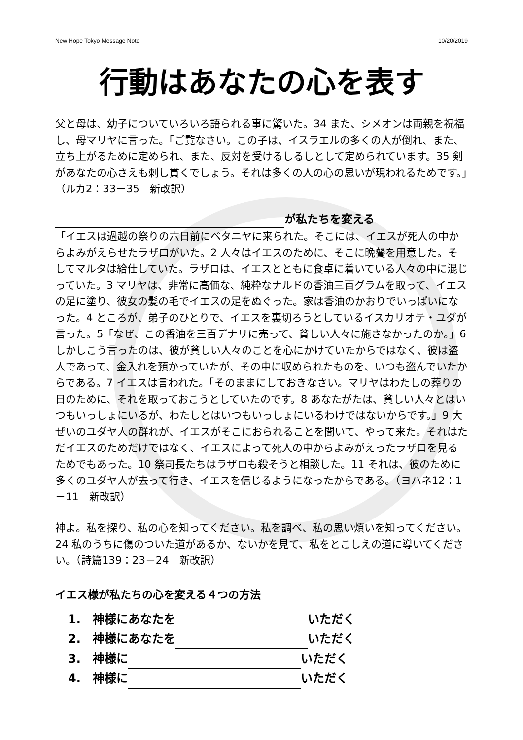New Hope Tokyo Message Note 10/20/2019
行動はあなたの心を表す
父と母は、幼子についていろいろ語られる事に驚いた。34 また、シメオンは両親を祝福し、母マリヤに言った。「ご覧なさい。この子は、イスラエルの多くの人が倒れ、また、立ち上がるために定められ、また、反対を受けるしるしとして定められています。35 剣があなたの心さえも刺し貫くでしょう。それは多くの人の心の思いが現われるためです。」（ルカ2：33－35　新改訳）
が私たちを変える
「イエスは過越の祭りの六日前にベタニヤに来られた。そこには、イエスが死人の中からよみがえらせたラザロがいた。2 人々はイエスのために、そこに晩餐を用意した。そしてマルタは給仕していた。ラザロは、イエスとともに食卓に着いている人々の中に混じっていた。3 マリヤは、非常に高価な、純粋なナルドの香油三百グラムを取って、イエスの足に塗り、彼女の髪の毛でイエスの足をぬぐった。家は香油のかおりでいっぱいになった。4 ところが、弟子のひとりで、イエスを裏切ろうとしているイスカリオテ・ユダが言った。5「なぜ、この香油を三百デナリに売って、貧しい人々に施さなかったのか。」6 しかしこう言ったのは、彼が貧しい人々のことを心にかけていたからではなく、彼は盗人であって、金入れを預かっていたが、その中に収められたものを、いつも盗んでいたからである。7 イエスは言われた。「そのままにしておきなさい。マリヤはわたしの葬りの日のために、それを取っておこうとしていたのです。8 あなたがたは、貧しい人々とはいつもいっしょにいるが、わたしとはいつもいっしょにいるわけではないからです。」9 大ぜいのユダヤ人の群れが、イエスがそこにおられることを聞いて、やって来た。それはただイエスのためだけではなく、イエスによって死人の中からよみがえったラザロを見るためでもあった。10 祭司長たちはラザロも殺そうと相談した。11 それは、彼のために多くのユダヤ人が去って行き、イエスを信じるようになったからである。（ヨハネ12：1－11　新改訳）
神よ。私を探り、私の心を知ってください。私を調べ、私の思い煩いを知ってください。24 私のうちに傷のついた道があるか、ないかを見て、私をとこしえの道に導いてください。（詩篇139：23－24　新改訳）
イエス様が私たちの心を変える４つの方法
1.　神様にあなたを いただく
2.　神様にあなたを いただく
3.　神様に いただく
4.　神様に いただく